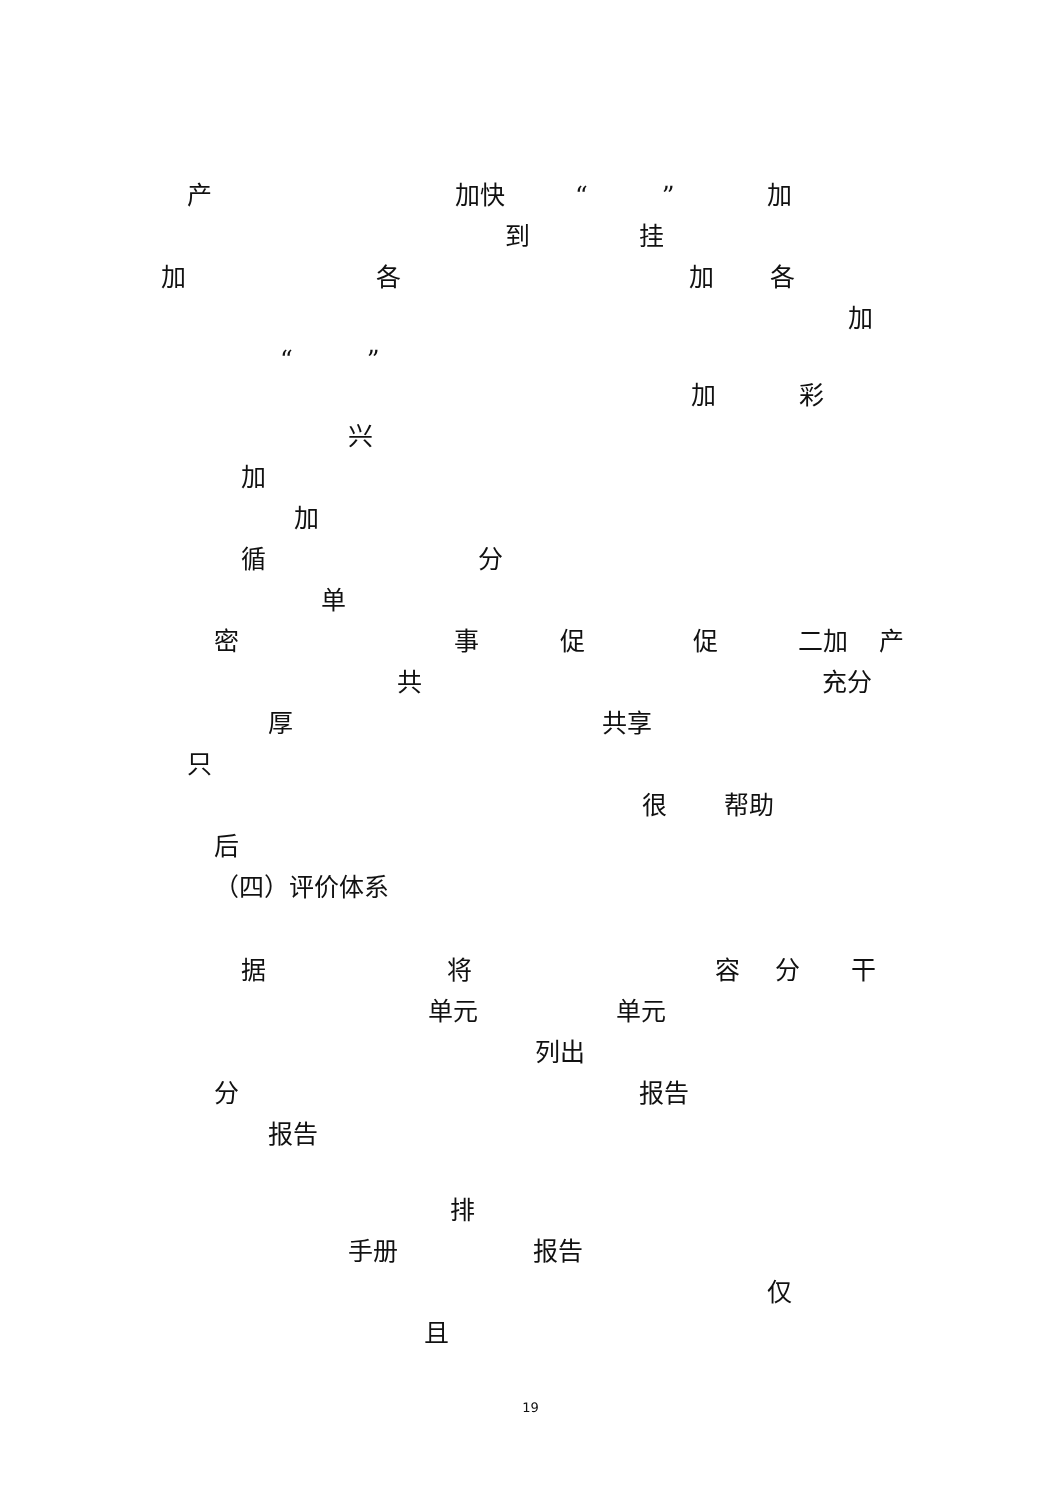产 加快 “ ” 加
到 挂
加 各 加 各
加
“ ”
加 彩
兴
加
加
循 分
单
密 事 促 促 二加 产
共 充分
厚 共享
只
很 帮助
后
（四）评价体系
据 将 容 分 干
单元 单元
列出
分 报告
报告
排
手册 报告
仅
且
19